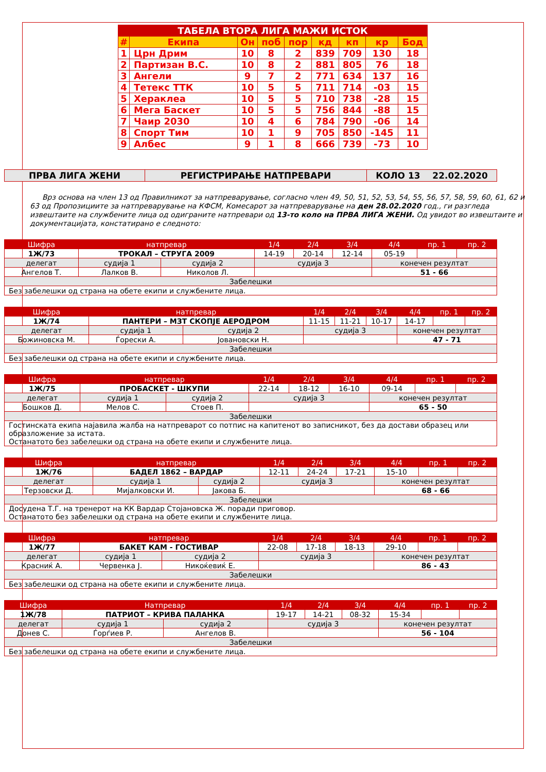| ТАБЕЛА ВТОРА ЛИГА МАЖИ ИСТОК | | | | | | | | |
| # | Екипа | Он | поб | пор | кд | кп | кр | Бод |
| 1 | Црн Дрим | 10 | 8 | 2 | 839 | 709 | 130 | 18 |
| 2 | Партизан В.С. | 10 | 8 | 2 | 881 | 805 | 76 | 18 |
| 3 | Ангели | 9 | 7 | 2 | 771 | 634 | 137 | 16 |
| 4 | Тетекс ТТК | 10 | 5 | 5 | 711 | 714 | -03 | 15 |
| 5 | Хераклеа | 10 | 5 | 5 | 710 | 738 | -28 | 15 |
| 6 | Мега Баскет | 10 | 5 | 5 | 756 | 844 | -88 | 15 |
| 7 | Чаир 2030 | 10 | 4 | 6 | 784 | 790 | -06 | 14 |
| 8 | Спорт Тим | 10 | 1 | 9 | 705 | 850 | -145 | 11 |
| 9 | Албес | 9 | 1 | 8 | 666 | 739 | -73 | 10 |
| ПРВА ЛИГА ЖЕНИ | РЕГИСТРИРАЊЕ НАТПРЕВАРИ | КОЛО 13 22.02.2020 |
Врз основа на член 13 од Правилникот за натпреварување, согласно член 49, 50, 51, 52, 53, 54, 55, 56, 57, 58, 59, 60, 61, 62 и 63 од Пропозициите за натпреварување на КФСМ, Комесарот за натпреварување на ден 28.02.2020 год., ги разгледа извештаите на службените лица од одиграните натпревари од 13-то коло на ПРВА ЛИГА ЖЕНИ. Од увидот во извештаите и документацијата, констатирано е следното:
| Шифра | натпревар | | | 1/4 | 2/4 | 3/4 | 4/4 | пр. 1 | пр. 2 |
| 1Ж/73 | ТРОКАЛ – СТРУГА 2009 | | | 14-19 | 20-14 | 12-14 | 05-19 | | |
| делегат | | судија 1 | судија 2 | судија 3 | | | конечен резултат | | |
| Ангелов Т. | | Лалков В. | Николов Л. | | | | 51 - 66 | | |
| Забелешки | | | | | | | | | |
| Без забелешки од страна на обете екипи и службените лица. | | | | | | | | | |
| Шифра | натпревар | | | 1/4 | 2/4 | 3/4 | 4/4 | пр. 1 | пр. 2 |
| 1Ж/74 | ПАНТЕРИ – МЗТ СКОПЈЕ АЕРОДРОМ | | | 11-15 | 11-21 | 10-17 | 14-17 | | |
| делегат | | судија 1 | судија 2 | судија 3 | | | конечен резултат | | |
| Божиновска М. | | Ѓорески А. | Јовановски Н. | | | | 47 - 71 | | |
| Забелешки | | | | | | | | | |
| Без забелешки од страна на обете екипи и службените лица. | | | | | | | | | |
| Шифра | натпревар | | | 1/4 | 2/4 | 3/4 | 4/4 | пр. 1 | пр. 2 |
| 1Ж/75 | ПРОБАСКЕТ - ШКУПИ | | | 22-14 | 18-12 | 16-10 | 09-14 | | |
| делегат | | судија 1 | судија 2 | судија 3 | | | конечен резултат | | |
| Бошков Д. | | Мелов С. | Стоев П. | | | | 65 - 50 | | |
| Забелешки | | | | | | | | | |
| Гостинската екипа најавила жалба на натпреварот со потпис на капитенот во записникот, без да достави образец или образложение за истата. Останатото без забелешки од страна на обете екипи и службените лица. | | | | | | | | | |
| Шифра | натпревар | | | 1/4 | 2/4 | 3/4 | 4/4 | пр. 1 | пр. 2 |
| 1Ж/76 | БАДЕЛ 1862 – ВАРДАР | | | 12-11 | 24-24 | 17-21 | 15-10 | | |
| делегат | | судија 1 | судија 2 | судија 3 | | | конечен резултат | | |
| Терзовски Д. | | Мијалковски И. | Јакова Б. | | | | 68 - 66 | | |
| Забелешки | | | | | | | | | |
| Досудена Т.Г. на тренерот на КК Вардар Стојановска Ж. поради приговор. Останатото без забелешки од страна на обете екипи и службените лица. | | | | | | | | | |
| Шифра | натпревар | | | 1/4 | 2/4 | 3/4 | 4/4 | пр. 1 | пр. 2 |
| 1Ж/77 | БАКЕТ КАМ - ГОСТИВАР | | | 22-08 | 17-18 | 18-13 | 29-10 | | |
| делегат | | судија 1 | судија 2 | судија 3 | | | конечен резултат | | |
| Красниќ А. | | Червенка Ј. | Никоќевиќ Е. | | | | 86 - 43 | | |
| Забелешки | | | | | | | | | |
| Без забелешки од страна на обете екипи и службените лица. | | | | | | | | | |
| Шифра | Натпревар | | | 1/4 | 2/4 | 3/4 | 4/4 | пр. 1 | пр. 2 |
| 1Ж/78 | ПАТРИОТ – КРИВА ПАЛАНКА | | | 19-17 | 14-21 | 08-32 | 15-34 | | |
| делегат | | судија 1 | судија 2 | судија 3 | | | конечен резултат | | |
| Донев С. | | Ѓорѓиев Р. | Ангелов В. | | | | 56 - 104 | | |
| Забелешки | | | | | | | | | |
| Без забелешки од страна на обете екипи и службените лица. | | | | | | | | | |